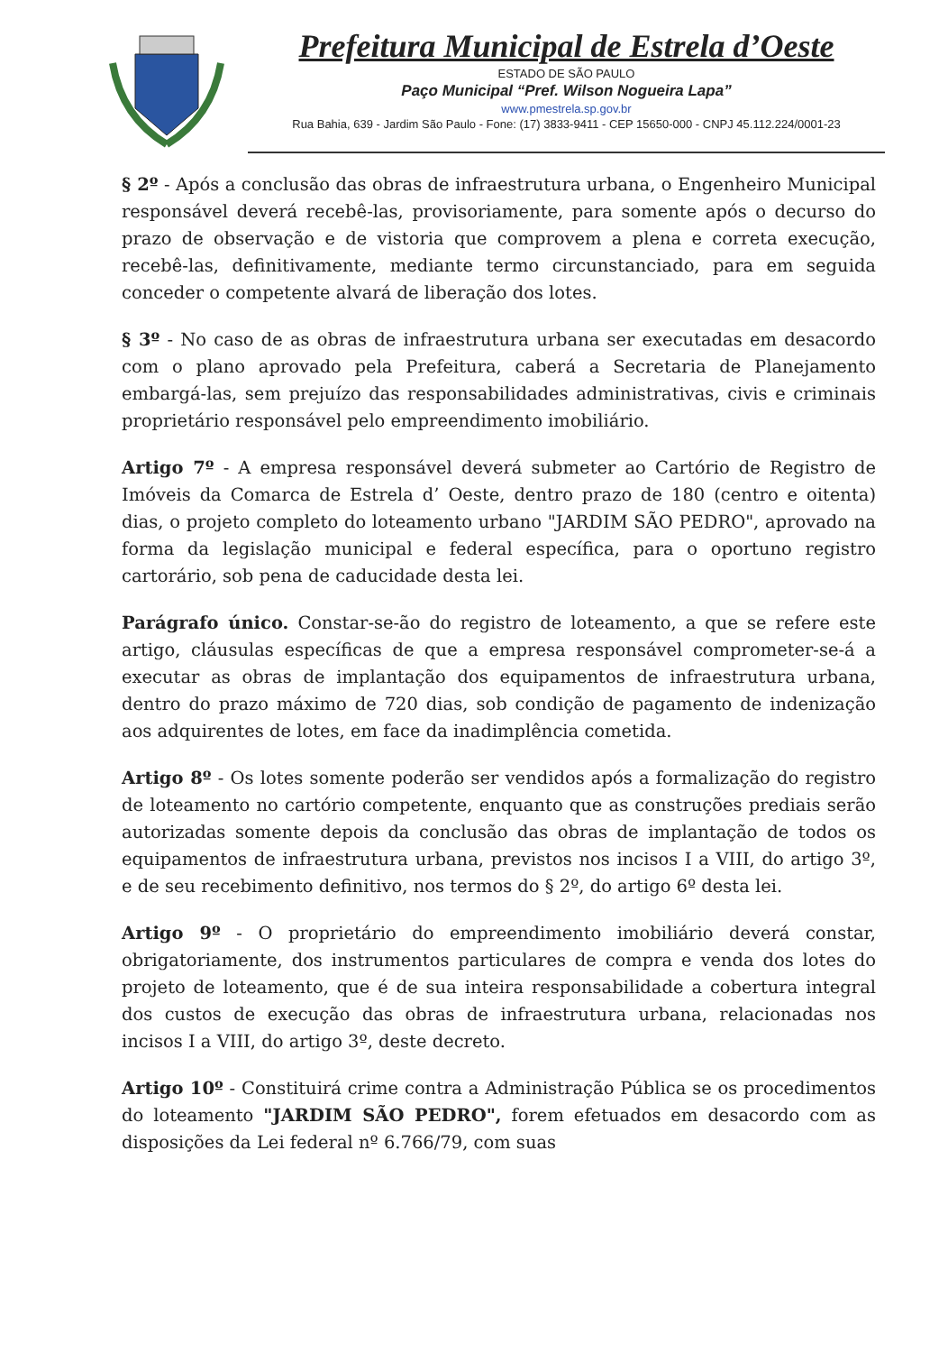Prefeitura Municipal de Estrela d’Oeste
ESTADO DE SÃO PAULO
Paço Municipal “Pref. Wilson Nogueira Lapa”
www.pmestrela.sp.gov.br
Rua Bahia, 639 - Jardim São Paulo - Fone: (17) 3833-9411 - CEP 15650-000 - CNPJ 45.112.224/0001-23
§ 2º - Após a conclusão das obras de infraestrutura urbana, o Engenheiro Municipal responsável deverá recebê-las, provisoriamente, para somente após o decurso do prazo de observação e de vistoria que comprovem a plena e correta execução, recebê-las, definitivamente, mediante termo circunstanciado, para em seguida conceder o competente alvará de liberação dos lotes.
§ 3º - No caso de as obras de infraestrutura urbana ser executadas em desacordo com o plano aprovado pela Prefeitura, caberá a Secretaria de Planejamento embargá-las, sem prejuízo das responsabilidades administrativas, civis e criminais proprietário responsável pelo empreendimento imobiliário.
Artigo 7º - A empresa responsável deverá submeter ao Cartório de Registro de Imóveis da Comarca de Estrela d’ Oeste, dentro prazo de 180 (centro e oitenta) dias, o projeto completo do loteamento urbano "JARDIM SÃO PEDRO", aprovado na forma da legislação municipal e federal específica, para o oportuno registro cartorário, sob pena de caducidade desta lei.
Parágrafo único. Constar-se-ão do registro de loteamento, a que se refere este artigo, cláusulas específicas de que a empresa responsável comprometer-se-á a executar as obras de implantação dos equipamentos de infraestrutura urbana, dentro do prazo máximo de 720 dias, sob condição de pagamento de indenização aos adquirentes de lotes, em face da inadimplência cometida.
Artigo 8º - Os lotes somente poderão ser vendidos após a formalização do registro de loteamento no cartório competente, enquanto que as construções prediais serão autorizadas somente depois da conclusão das obras de implantação de todos os equipamentos de infraestrutura urbana, previstos nos incisos I a VIII, do artigo 3º, e de seu recebimento definitivo, nos termos do § 2º, do artigo 6º desta lei.
Artigo 9º - O proprietário do empreendimento imobiliário deverá constar, obrigatoriamente, dos instrumentos particulares de compra e venda dos lotes do projeto de loteamento, que é de sua inteira responsabilidade a cobertura integral dos custos de execução das obras de infraestrutura urbana, relacionadas nos incisos I a VIII, do artigo 3º, deste decreto.
Artigo 10º - Constituirá crime contra a Administração Pública se os procedimentos do loteamento "JARDIM SÃO PEDRO", forem efetuados em desacordo com as disposições da Lei federal nº 6.766/79, com suas